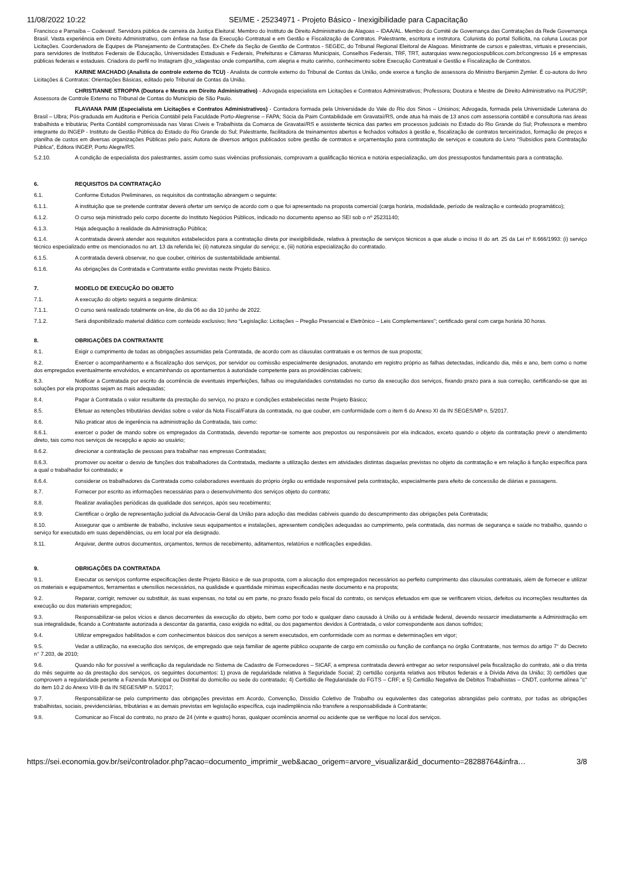11/08/2022 10:22 SEI/ME - 25234971 - Projeto Básico - Inexigibilidade para Capacitação
Francisco e Parnaíba – Codevasf. Servidora pública de carreira da Justiça Eleitoral. Membro do Instituto de Direito Administrativo de Alagoas – IDAA/AL. Membro do Comitê de Governança das Contratações da Rede Governança Brasil. Vasta experiência em Direito Administrativo, com ênfase na fase da Execução Contratual e em Gestão e Fiscalização de Contratos. Palestrante, escritora e instrutora. Colunista do portal Sollicita, na coluna Loucas por Licitações. Coordenadora de Equipes de Planejamento de Contratações. Ex-Chefe da Seção de Gestão de Contratos - SEGEC, do Tribunal Regional Eleitoral de Alagoas. Ministrante de cursos e palestras, virtuais e presenciais, para servidores de Institutos Federais de Educação, Universidades Estaduais e Federais, Prefeituras e Câmaras Municipais, Conselhos Federais, TRF, TRT, autarquias www.negociospublicos.com.br/congresso 16 e empresas públicas federais e estaduais. Criadora do perfil no Instagram @o_xdagestao onde compartilha, com alegria e muito carinho, conhecimento sobre Execução Contratual e Gestão e Fiscalização de Contratos.
KARINE MACHADO (Analista de controle externo do TCU) - Analista de controle externo do Tribunal de Contas da União, onde exerce a função de assessora do Ministro Benjamin Zymler. É co-autora do livro Licitações & Contratos: Orientações Básicas, editado pelo Tribunal de Contas da União.
CHRISTIANNE STROPPA (Doutora e Mestra em Direito Administrativo) - Advogada especialista em Licitações e Contratos Administrativos; Professora; Doutora e Mestre de Direito Administrativo na PUC/SP; Assessora de Controle Externo no Tribunal de Contas do Município de São Paulo.
FLAVIANA PAIM (Especialista em Licitações e Contratos Administrativos) - Contadora formada pela Universidade do Vale do Rio dos Sinos – Unisinos; Advogada, formada pela Universidade Luterana do Brasil – Ulbra; Pós-graduada em Auditoria e Perícia Contábil pela Faculdade Porto-Alegrense – FAPA; Sócia da Paim Contabilidade em Gravataí/RS, onde atua há mais de 13 anos com assessoria contábil e consultoria nas áreas trabalhista e tributária; Perita Contábil compromissada nas Varas Cíveis e Trabalhista da Comarca de Gravataí/RS e assistente técnica das partes em processos judiciais no Estado do Rio Grande do Sul; Professora e membro integrante do INGEP - Instituto de Gestão Pública do Estado do Rio Grande do Sul; Palestrante, facilitadora de treinamentos abertos e fechados voltados à gestão e, fiscalização de contratos terceirizados, formação de preços e planilha de custos em diversas organizações Públicas pelo país; Autora de diversos artigos publicados sobre gestão de contratos e orçamentação para contratação de serviços e coautora do Livro “Subsídios para Contratação Pública”, Editora INGEP, Porto Alegre/RS.
5.2.10. A condição de especialista dos palestrantes, assim como suas vivências profissionais, comprovam a qualificação técnica e notória especialização, um dos pressupostos fundamentais para a contratação.
6. REQUISITOS DA CONTRATAÇÃO
6.1. Conforme Estudos Preliminares, os requisitos da contratação abrangem o seguinte:
6.1.1. A instituição que se pretende contratar deverá ofertar um serviço de acordo com o que foi apresentado na proposta comercial (carga horária, modalidade, período de realização e conteúdo programático);
6.1.2. O curso seja ministrado pelo corpo docente do Instituto Negócios Públicos, indicado no documento apenso ao SEI sob o nº 25231140;
6.1.3. Haja adequação à realidade da Administração Pública;
6.1.4. A contratada deverá atender aos requisitos estabelecidos para a contratação direta por inexigibilidade, relativa à prestação de serviços técnicos a que alude o inciso II do art. 25 da Lei nº 8.666/1993: (i) serviço técnico especializado entre os mencionados no art. 13 da referida lei; (ii) natureza singular do serviço; e, (iii) notória especialização do contratado.
6.1.5. A contratada deverá observar, no que couber, critérios de sustentabilidade ambiental.
6.1.6. As obrigações da Contratada e Contratante estão previstas neste Projeto Básico.
7. MODELO DE EXECUÇÃO DO OBJETO
7.1. A execução do objeto seguirá a seguinte dinâmica:
7.1.1. O curso será realizado totalmente on-line, do dia 06 ao dia 10 junho de 2022.
7.1.2. Será disponibilizado material didático com conteúdo exclusivo; livro “Legislação: Licitações – Pregão Presencial e Eletrônico – Leis Complementares”; certificado geral com carga horária 30 horas.
8. OBRIGAÇÕES DA CONTRATANTE
8.1. Exigir o cumprimento de todas as obrigações assumidas pela Contratada, de acordo com as cláusulas contratuais e os termos de sua proposta;
8.2. Exercer o acompanhamento e a fiscalização dos serviços, por servidor ou comissão especialmente designados, anotando em registro próprio as falhas detectadas, indicando dia, mês e ano, bem como o nome dos empregados eventualmente envolvidos, e encaminhando os apontamentos à autoridade competente para as providências cabíveis;
8.3. Notificar a Contratada por escrito da ocorrência de eventuais imperfeições, falhas ou irregularidades constatadas no curso da execução dos serviços, fixando prazo para a sua correção, certificando-se que as soluções por ela propostas sejam as mais adequadas;
8.4. Pagar à Contratada o valor resultante da prestação do serviço, no prazo e condições estabelecidas neste Projeto Básico;
8.5. Efetuar as retenções tributárias devidas sobre o valor da Nota Fiscal/Fatura da contratada, no que couber, em conformidade com o item 6 do Anexo XI da IN SEGES/MP n. 5/2017.
8.6. Não praticar atos de ingerência na administração da Contratada, tais como:
8.6.1. exercer o poder de mando sobre os empregados da Contratada, devendo reportar-se somente aos prepostos ou responsáveis por ela indicados, exceto quando o objeto da contratação previr o atendimento direto, tais como nos serviços de recepção e apoio ao usuário;
8.6.2. direcionar a contratação de pessoas para trabalhar nas empresas Contratadas;
8.6.3. promover ou aceitar o desvio de funções dos trabalhadores da Contratada, mediante a utilização destes em atividades distintas daquelas previstas no objeto da contratação e em relação à função específica para a qual o trabalhador foi contratado; e
8.6.4. considerar os trabalhadores da Contratada como colaboradores eventuais do próprio órgão ou entidade responsável pela contratação, especialmente para efeito de concessão de diárias e passagens.
8.7. Fornecer por escrito as informações necessárias para o desenvolvimento dos serviços objeto do contrato;
8.8. Realizar avaliações periódicas da qualidade dos serviços, após seu recebimento;
8.9. Cientificar o órgão de representação judicial da Advocacia-Geral da União para adoção das medidas cabíveis quando do descumprimento das obrigações pela Contratada;
8.10. Assegurar que o ambiente de trabalho, inclusive seus equipamentos e instalações, apresentem condições adequadas ao cumprimento, pela contratada, das normas de segurança e saúde no trabalho, quando o serviço for executado em suas dependências, ou em local por ela designado.
8.11. Arquivar, dentre outros documentos, orçamentos, termos de recebimento, aditamentos, relatórios e notificações expedidas.
9. OBRIGAÇÕES DA CONTRATADA
9.1. Executar os serviços conforme especificações deste Projeto Básico e de sua proposta, com a alocação dos empregados necessários ao perfeito cumprimento das cláusulas contratuais, além de fornecer e utilizar os materiais e equipamentos, ferramentas e utensílios necessários, na qualidade e quantidade mínimas especificadas neste documento e na proposta;
9.2. Reparar, corrigir, remover ou substituir, às suas expensas, no total ou em parte, no prazo fixado pelo fiscal do contrato, os serviços efetuados em que se verificarem vícios, defeitos ou incorreções resultantes da execução ou dos materiais empregados;
9.3. Responsabilizar-se pelos vícios e danos decorrentes da execução do objeto, bem como por todo e qualquer dano causado à União ou à entidade federal, devendo ressarcir imediatamente a Administração em sua integralidade, ficando a Contratante autorizada a descontar da garantia, caso exigida no edital, ou dos pagamentos devidos à Contratada, o valor correspondente aos danos sofridos;
9.4. Utilizar empregados habilitados e com conhecimentos básicos dos serviços a serem executados, em conformidade com as normas e determinações em vigor;
9.5. Vedar a utilização, na execução dos serviços, de empregado que seja familiar de agente público ocupante de cargo em comissão ou função de confiança no órgão Contratante, nos termos do artigo 7° do Decreto n° 7.203, de 2010;
9.6. Quando não for possível a verificação da regularidade no Sistema de Cadastro de Fornecedores – SICAF, a empresa contratada deverá entregar ao setor responsável pela fiscalização do contrato, até o dia trinta do mês seguinte ao da prestação dos serviços, os seguintes documentos: 1) prova de regularidade relativa à Seguridade Social; 2) certidão conjunta relativa aos tributos federais e à Dívida Ativa da União; 3) certidões que comprovem a regularidade perante a Fazenda Municipal ou Distrital do domicílio ou sede do contratado; 4) Certidão de Regularidade do FGTS – CRF; e 5) Certidão Negativa de Débitos Trabalhistas – CNDT, conforme alínea "c" do item 10.2 do Anexo VIII-B da IN SEGES/MP n. 5/2017;
9.7. Responsabilizar-se pelo cumprimento das obrigações previstas em Acordo, Convenção, Dissídio Coletivo de Trabalho ou equivalentes das categorias abrangidas pelo contrato, por todas as obrigações trabalhistas, sociais, previdenciárias, tributárias e as demais previstas em legislação específica, cuja inadimplência não transfere a responsabilidade à Contratante;
9.8. Comunicar ao Fiscal do contrato, no prazo de 24 (vinte e quatro) horas, qualquer ocorrência anormal ou acidente que se verifique no local dos serviços.
https://sei.economia.gov.br/sei/controlador.php?acao=documento_imprimir_web&acao_origem=arvore_visualizar&id_documento=28288764&infra… 3/8